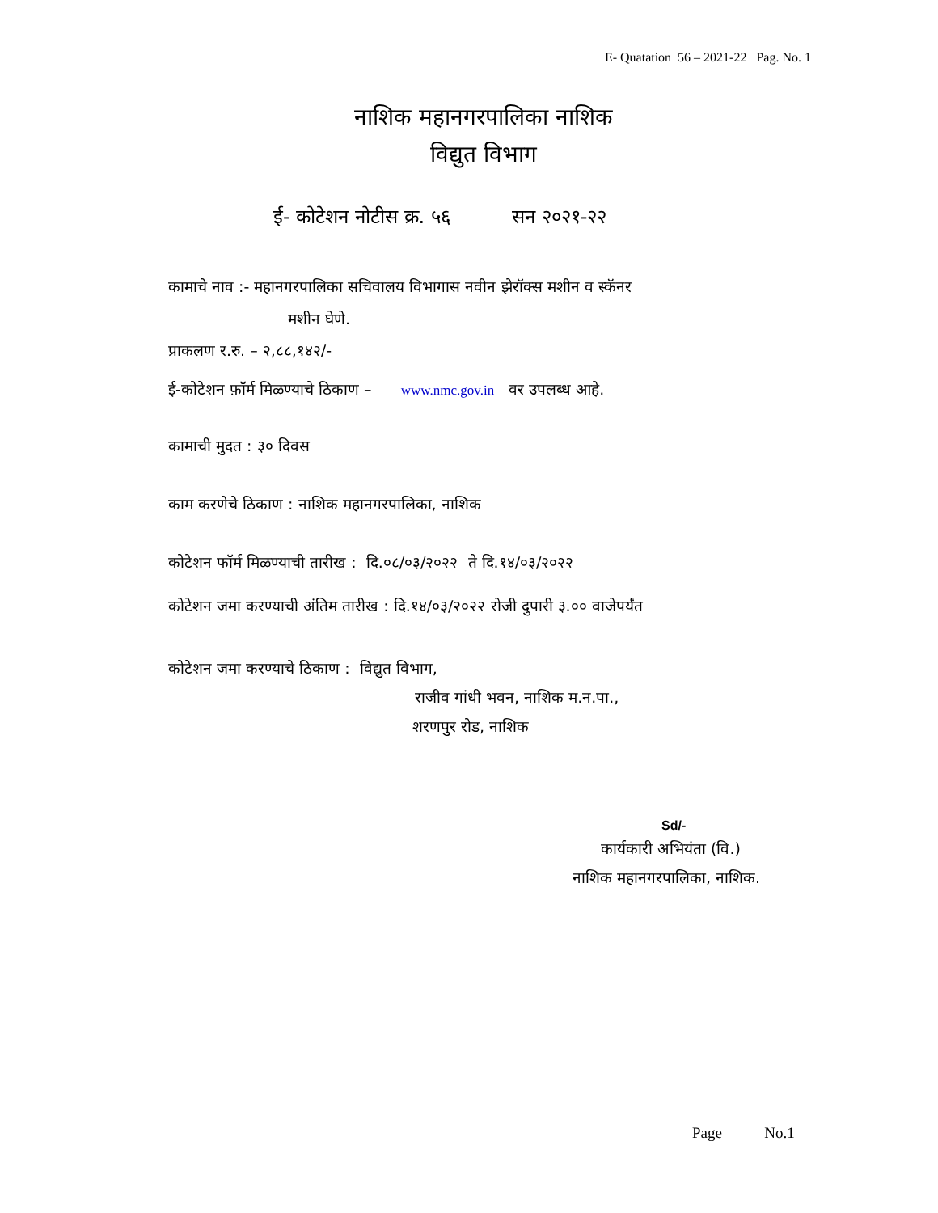E- Quatation 56 – 2021-22 Pag. No. 1
नाशिक महानगरपालिका नाशिक
विद्युत विभाग
ई- कोटेशन नोटीस क्र. ५६ सन २०२१-२२
कामाचे नाव :- महानगरपालिका सचिवालय विभागास नवीन झेरॉक्स मशीन व स्कॅनर
मशीन घेणे.
प्राकलण र.रु. – २,८८,१४२/-
ई-कोटेशन फ़ॉर्म मिळण्याचे ठिकाण – www.nmc.gov.in वर उपलब्ध आहे.
कामाची मुदत : ३० दिवस
काम करणेचे ठिकाण : नाशिक महानगरपालिका, नाशिक
कोटेशन फॉर्म मिळण्याची तारीख : दि.०८/०३/२०२२ ते दि.१४/०३/२०२२
कोटेशन जमा करण्याची अंतिम तारीख : दि.१४/०३/२०२२ रोजी दुपारी ३.०० वाजेपर्यंत
कोटेशन जमा करण्याचे ठिकाण : विद्युत विभाग,
राजीव गांधी भवन, नाशिक म.न.पा.,
शरणपुर रोड, नाशिक
Sd/-
कार्यकारी अभियंता (वि.)
नाशिक महानगरपालिका, नाशिक.
Page No.1